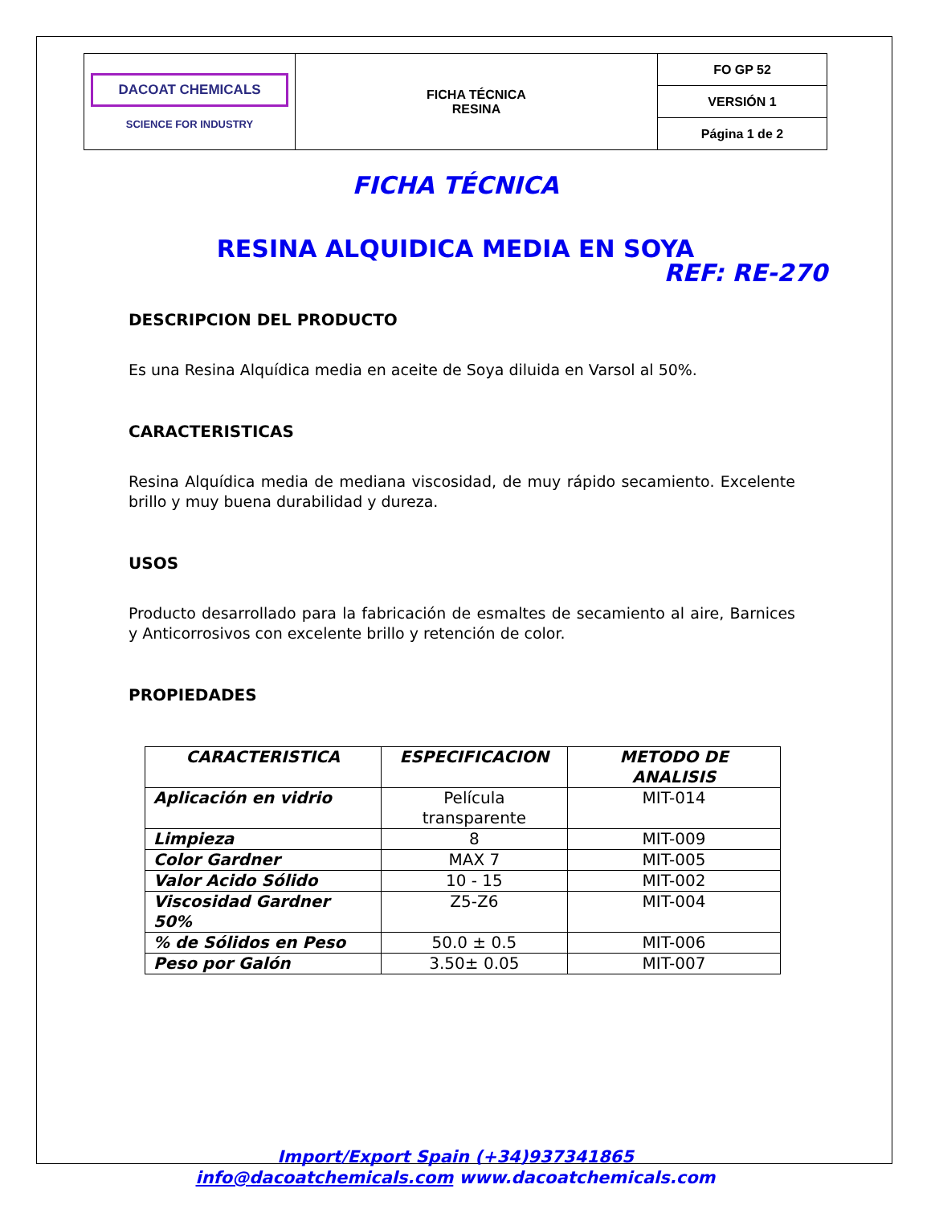| DACOAT CHEMICALS SCIENCE FOR INDUSTRY | FICHA TÉCNICA RESINA | FO GP 52 |
| | | VERSIÓN 1 |
| | | Página 1 de 2 |
FICHA TÉCNICA
RESINA ALQUIDICA MEDIA EN SOYA
REF: RE-270
DESCRIPCION DEL PRODUCTO
Es una Resina Alquídica media en aceite de Soya diluida en Varsol al 50%.
CARACTERISTICAS
Resina Alquídica media de mediana viscosidad, de muy rápido secamiento. Excelente brillo y muy buena durabilidad y dureza.
USOS
Producto desarrollado para la fabricación de esmaltes de secamiento al aire, Barnices y Anticorrosivos con excelente brillo y retención de color.
PROPIEDADES
| CARACTERISTICA | ESPECIFICACION | METODO DE ANALISIS |
| --- | --- | --- |
| Aplicación en vidrio | Película transparente | MIT-014 |
| Limpieza | 8 | MIT-009 |
| Color Gardner | MAX 7 | MIT-005 |
| Valor Acido Sólido | 10 - 15 | MIT-002 |
| Viscosidad Gardner 50% | Z5-Z6 | MIT-004 |
| % de Sólidos en Peso | 50.0 ± 0.5 | MIT-006 |
| Peso por Galón | 3.50± 0.05 | MIT-007 |
Import/Export Spain (+34)937341865
info@dacoatchemicals.com www.dacoatchemicals.com